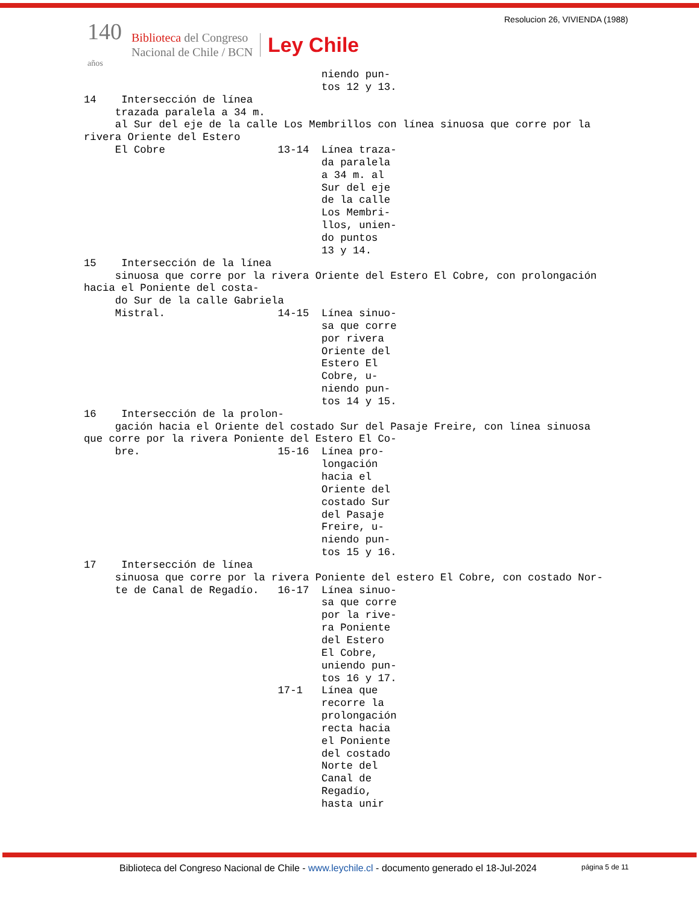Resolucion 26, VIVIENDA (1988)
140
años
Biblioteca del Congreso
Nacional de Chile / BCN
Ley Chile
                                      niendo pun-
                                      tos 12 y 13.
14    Intersección de línea
     trazada paralela a 34 m.
     al Sur del eje de la calle Los Membrillos con línea sinuosa que corre por la
rivera Oriente del Estero
     El Cobre                  13-14  Línea traza-
                                      da paralela
                                      a 34 m. al
                                      Sur del eje
                                      de la calle
                                      Los Membri-
                                      llos, unien-
                                      do puntos
                                      13 y 14.
15    Intersección de la línea
     sinuosa que corre por la rivera Oriente del Estero El Cobre, con prolongación
hacia el Poniente del costa-
     do Sur de la calle Gabriela
     Mistral.                  14-15  Línea sinuo-
                                      sa que corre
                                      por rivera
                                      Oriente del
                                      Estero El
                                      Cobre, u-
                                      niendo pun-
                                      tos 14 y 15.
16    Intersección de la prolon-
     gación hacia el Oriente del costado Sur del Pasaje Freire, con línea sinuosa
que corre por la rivera Poniente del Estero El Co-
     bre.                      15-16  Línea pro-
                                      longación
                                      hacia el
                                      Oriente del
                                      costado Sur
                                      del Pasaje
                                      Freire, u-
                                      niendo pun-
                                      tos 15 y 16.
17    Intersección de línea
     sinuosa que corre por la rivera Poniente del estero El Cobre, con costado Nor-
     te de Canal de Regadío.   16-17  Línea sinuo-
                                      sa que corre
                                      por la rive-
                                      ra Poniente
                                      del Estero
                                      El Cobre,
                                      uniendo pun-
                                      tos 16 y 17.
                               17-1   Línea que
                                      recorre la
                                      prolongación
                                      recta hacia
                                      el Poniente
                                      del costado
                                      Norte del
                                      Canal de
                                      Regadío,
                                      hasta unir
Biblioteca del Congreso Nacional de Chile - www.leychile.cl - documento generado el 18-Jul-2024
página 5 de 11